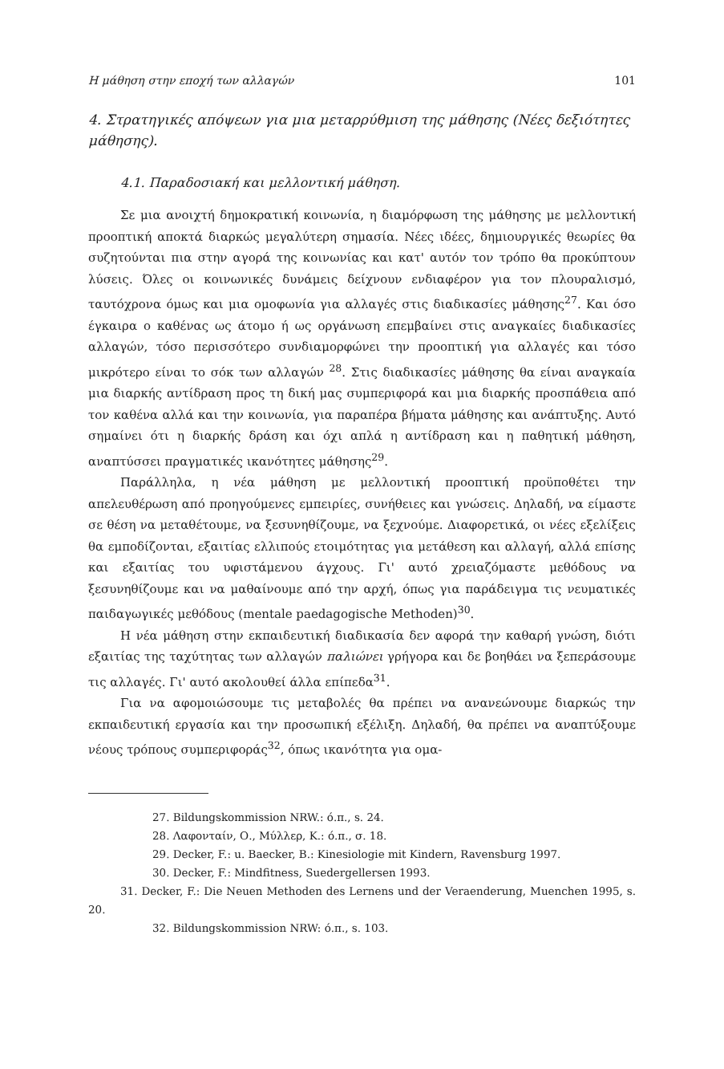Η μάθηση στην εποχή των αλλαγών 101
4. Στρατηγικές απόψεων για μια μεταρρύθμιση της μάθησης (Νέες δεξιότητες μάθησης).
4.1. Παραδοσιακή και μελλοντική μάθηση.
Σε μια ανοιχτή δημοκρατική κοινωνία, η διαμόρφωση της μάθησης με μελλοντική προοπτική αποκτά διαρκώς μεγαλύτερη σημασία. Νέες ιδέες, δημιουργικές θεωρίες θα συζητούνται πια στην αγορά της κοινωνίας και κατ' αυτόν τον τρόπο θα προκύπτουν λύσεις. Όλες οι κοινωνικές δυνάμεις δείχνουν ενδιαφέρον για τον πλουραλισμό, ταυτόχρονα όμως και μια ομοφωνία για αλλαγές στις διαδικασίες μάθησης<sup>27</sup>. Και όσο έγκαιρα ο καθένας ως άτομο ή ως οργάνωση επεμβαίνει στις αναγκαίες διαδικασίες αλλαγών, τόσο περισσότερο συνδιαμορφώνει την προοπτική για αλλαγές και τόσο μικρότερο είναι το σόκ των αλλαγών <sup>28</sup>. Στις διαδικασίες μάθησης θα είναι αναγκαία μια διαρκής αντίδραση προς τη δική μας συμπεριφορά και μια διαρκής προσπάθεια από τον καθένα αλλά και την κοινωνία, για παραπέρα βήματα μάθησης και ανάπτυξης. Αυτό σημαίνει ότι η διαρκής δράση και όχι απλά η αντίδραση και η παθητική μάθηση, αναπτύσσει πραγματικές ικανότητες μάθησης<sup>29</sup>.
Παράλληλα, η νέα μάθηση με μελλοντική προοπτική προϋποθέτει την απελευθέρωση από προηγούμενες εμπειρίες, συνήθειες και γνώσεις. Δηλαδή, να είμαστε σε θέση να μεταθέτουμε, να ξεσυνηθίζουμε, να ξεχνούμε. Διαφορετικά, οι νέες εξελίξεις θα εμποδίζονται, εξαιτίας ελλιπούς ετοιμότητας για μετάθεση και αλλαγή, αλλά επίσης και εξαιτίας του υφιστάμενου άγχους. Γι' αυτό χρειαζόμαστε μεθόδους να ξεσυνηθίζουμε και να μαθαίνουμε από την αρχή, όπως για παράδειγμα τις νευματικές παιδαγωγικές μεθόδους (mentale paedagogische Methoden)<sup>30</sup>.
Η νέα μάθηση στην εκπαιδευτική διαδικασία δεν αφορά την καθαρή γνώση, διότι εξαιτίας της ταχύτητας των αλλαγών παλιώνει γρήγορα και δε βοηθάει να ξεπεράσουμε τις αλλαγές. Γι' αυτό ακολουθεί άλλα επίπεδα<sup>31</sup>.
Για να αφομοιώσουμε τις μεταβολές θα πρέπει να ανανεώνουμε διαρκώς την εκπαιδευτική εργασία και την προσωπική εξέλιξη. Δηλαδή, θα πρέπει να αναπτύξουμε νέους τρόπους συμπεριφοράς<sup>32</sup>, όπως ικανότητα για ομα-
27. Bildungskommission NRW.: ό.π., s. 24.
28. Λαφονταίν, Ο., Μύλλερ, Κ.: ό.π., σ. 18.
29. Decker, F.: u. Baecker, B.: Kinesiologie mit Kindern, Ravensburg 1997.
30. Decker, F.: Mindfitness, Suedergellersen 1993.
31. Decker, F.: Die Neuen Methoden des Lernens und der Veraenderung, Muenchen 1995, s. 20.
32. Bildungskommission NRW: ό.π., s. 103.